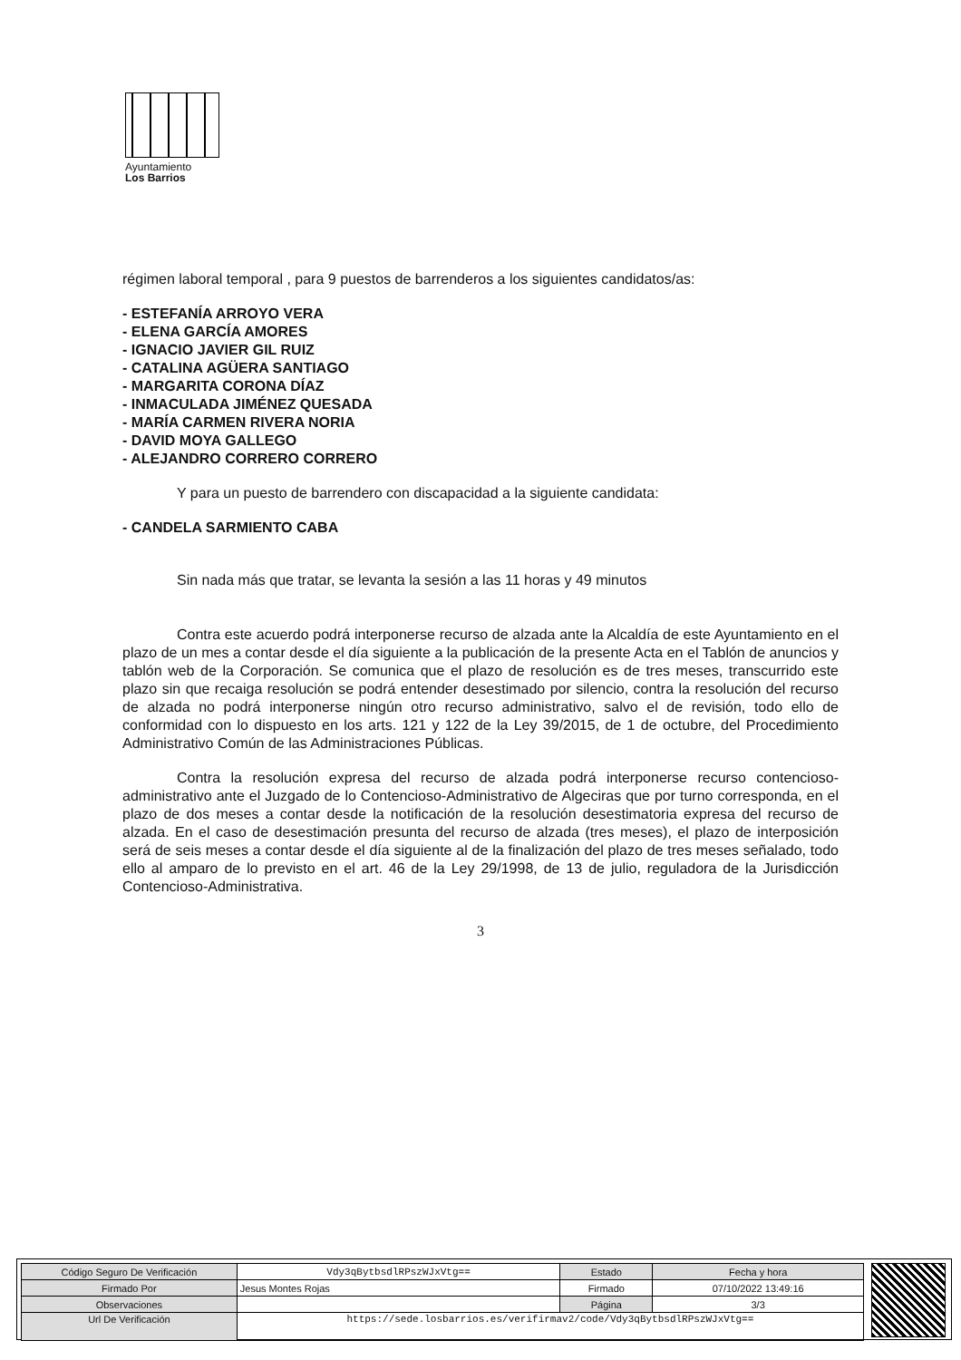Ayuntamiento
Los Barrios
régimen laboral temporal , para 9 puestos de barrenderos a los siguientes candidatos/as:
- ESTEFANÍA ARROYO VERA
- ELENA GARCÍA AMORES
- IGNACIO JAVIER GIL RUIZ
- CATALINA AGÜERA SANTIAGO
- MARGARITA CORONA DÍAZ
- INMACULADA JIMÉNEZ QUESADA
- MARÍA CARMEN RIVERA NORIA
- DAVID MOYA GALLEGO
- ALEJANDRO CORRERO CORRERO
Y para un puesto de barrendero con discapacidad a la siguiente candidata:
- CANDELA SARMIENTO CABA
Sin nada más que tratar, se levanta la sesión a las 11 horas y 49 minutos
Contra este acuerdo podrá interponerse recurso de alzada ante la Alcaldía de este Ayuntamiento en el plazo de un mes a contar desde el día siguiente a la publicación de la presente Acta en el Tablón de anuncios y tablón web de la Corporación. Se comunica que el plazo de resolución es de tres meses, transcurrido este plazo sin que recaiga resolución se podrá entender desestimado por silencio, contra la resolución del recurso de alzada no podrá interponerse ningún otro recurso administrativo, salvo el de revisión, todo ello de conformidad con lo dispuesto en los arts. 121 y 122 de la Ley 39/2015, de 1 de octubre, del Procedimiento Administrativo Común de las Administraciones Públicas.
Contra la resolución expresa del recurso de alzada podrá interponerse recurso contencioso-administrativo ante el Juzgado de lo Contencioso-Administrativo de Algeciras que por turno corresponda, en el plazo de dos meses a contar desde la notificación de la resolución desestimatoria expresa del recurso de alzada. En el caso de desestimación presunta del recurso de alzada (tres meses), el plazo de interposición será de seis meses a contar desde el día siguiente al de la finalización del plazo de tres meses señalado, todo ello al amparo de lo previsto en el art. 46 de la Ley 29/1998, de 13 de julio, reguladora de la Jurisdicción Contencioso-Administrativa.
3
| Código Seguro De Verificación | Vdy3qBytbsdlRPszWJxVtg== | Estado | Fecha y hora |
| Firmado Por | Jesus Montes Rojas | Firmado | 07/10/2022 13:49:16 |
| Observaciones | | Página | 3/3 |
| Url De Verificación | https://sede.losbarrios.es/verifirmav2/code/Vdy3qBytbsdlRPszWJxVtg== | | |